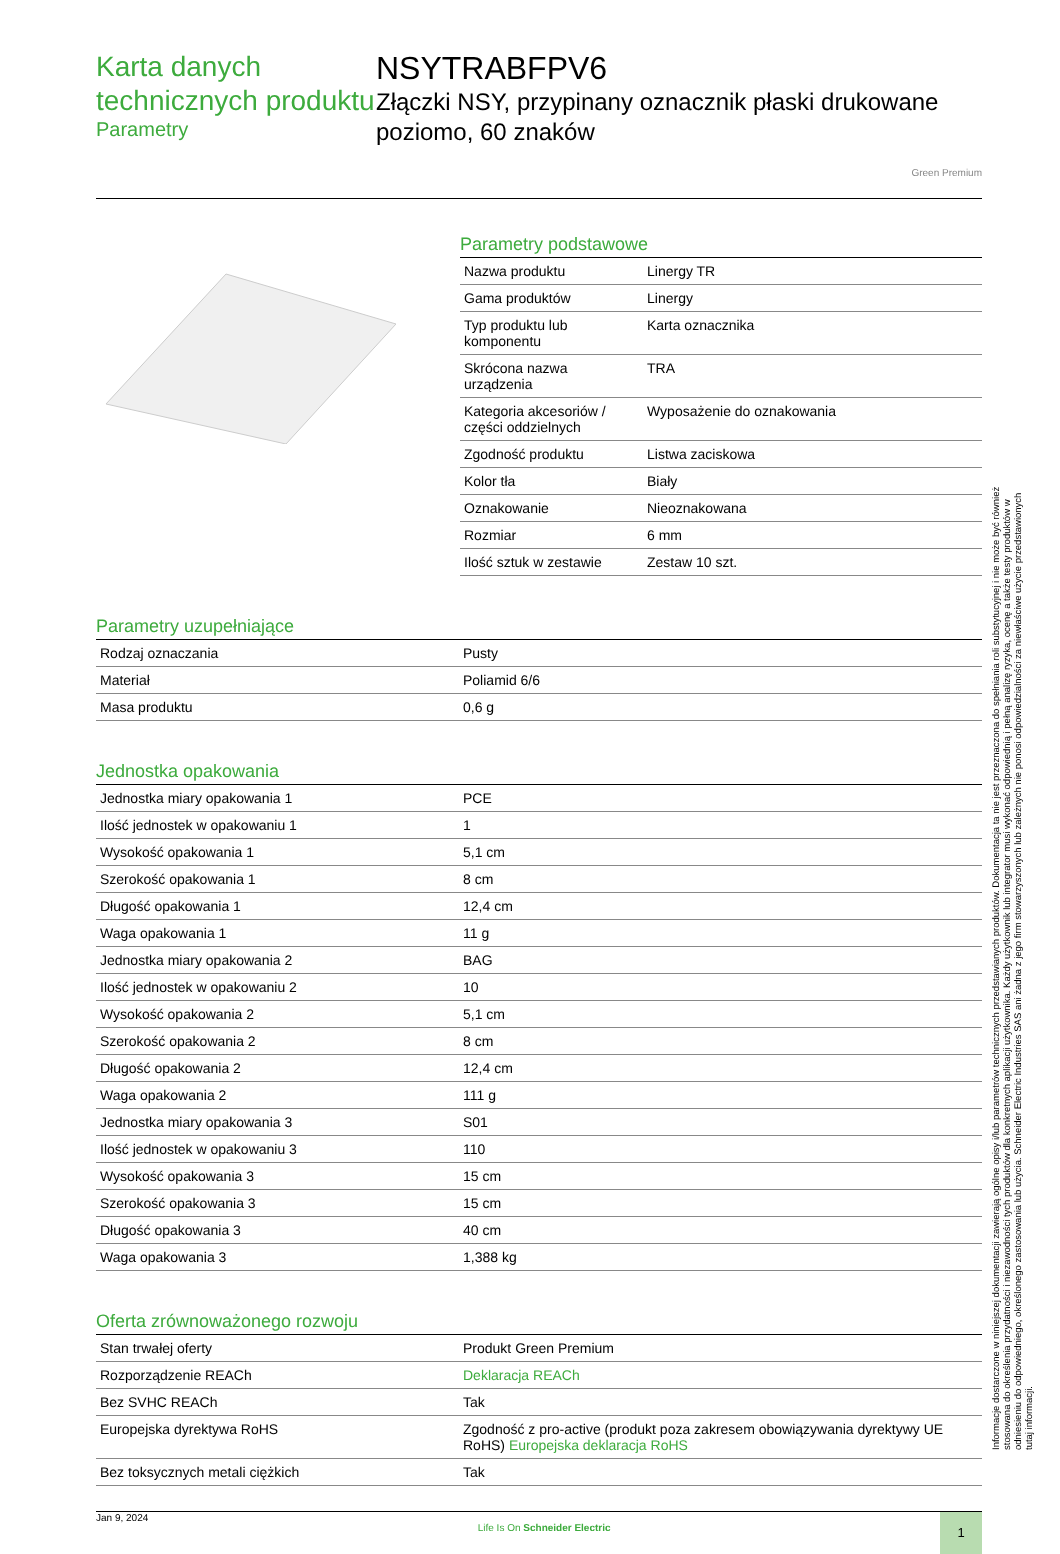Karta danych technicznych produktu
Parametry
NSYTRABFPV6
Złączki NSY, przypinany oznacznik płaski drukowane poziomo, 60 znaków
Green Premium
Parametry podstawowe
| Nazwa produktu | Linergy TR |
| Gama produktów | Linergy |
| Typ produktu lub komponentu | Karta oznacznika |
| Skrócona nazwa urządzenia | TRA |
| Kategoria akcesoriów / części oddzielnych | Wyposażenie do oznakowania |
| Zgodność produktu | Listwa zaciskowa |
| Kolor tła | Biały |
| Oznakowanie | Nieoznakowana |
| Rozmiar | 6 mm |
| Ilość sztuk w zestawie | Zestaw 10 szt. |
Parametry uzupełniające
| Rodzaj oznaczania | Pusty |
| Materiał | Poliamid 6/6 |
| Masa produktu | 0,6 g |
Jednostka opakowania
| Jednostka miary opakowania 1 | PCE |
| Ilość jednostek w opakowaniu 1 | 1 |
| Wysokość opakowania 1 | 5,1 cm |
| Szerokość opakowania 1 | 8 cm |
| Długość opakowania 1 | 12,4 cm |
| Waga opakowania 1 | 11 g |
| Jednostka miary opakowania 2 | BAG |
| Ilość jednostek w opakowaniu 2 | 10 |
| Wysokość opakowania 2 | 5,1 cm |
| Szerokość opakowania 2 | 8 cm |
| Długość opakowania 2 | 12,4 cm |
| Waga opakowania 2 | 111 g |
| Jednostka miary opakowania 3 | S01 |
| Ilość jednostek w opakowaniu 3 | 110 |
| Wysokość opakowania 3 | 15 cm |
| Szerokość opakowania 3 | 15 cm |
| Długość opakowania 3 | 40 cm |
| Waga opakowania 3 | 1,388 kg |
Oferta zrównoważonego rozwoju
| Stan trwałej oferty | Produkt Green Premium |
| Rozporządzenie REACh | Deklaracja REACh |
| Bez SVHC REACh | Tak |
| Europejska dyrektywa RoHS | Zgodność z pro-active (produkt poza zakresem obowiązywania dyrektywy UE RoHS) Europejska deklaracja RoHS |
| Bez toksycznych metali ciężkich | Tak |
Jan 9, 2024 Life Is On Schneider Electric 1
Informacje dostarczone w niniejszej dokumentacji zawierają ogólne opisy i/lub parametrów technicznych przedstawianych produktów. Dokumentacja ta nie jest przeznaczona do spełniania roli substytucyjnej i nie może być również stosowana do określenia przydatności i niezawodności tych produktów dla konkretnych aplikacji użytkownika. Każdy użytkownik lub integrator musi wykonać odpowiednią i pełną analizę ryzyka, ocenę a także testy produktów w odniesieniu do odpowiedniego, określonego zastosowania lub użycia. Schneider Electric Industries SAS ani żadna z jego firm stowarzyszonych lub zależnych nie ponosi odpowiedzialności za niewłaściwe użycie przedstawionych tutaj informacji.